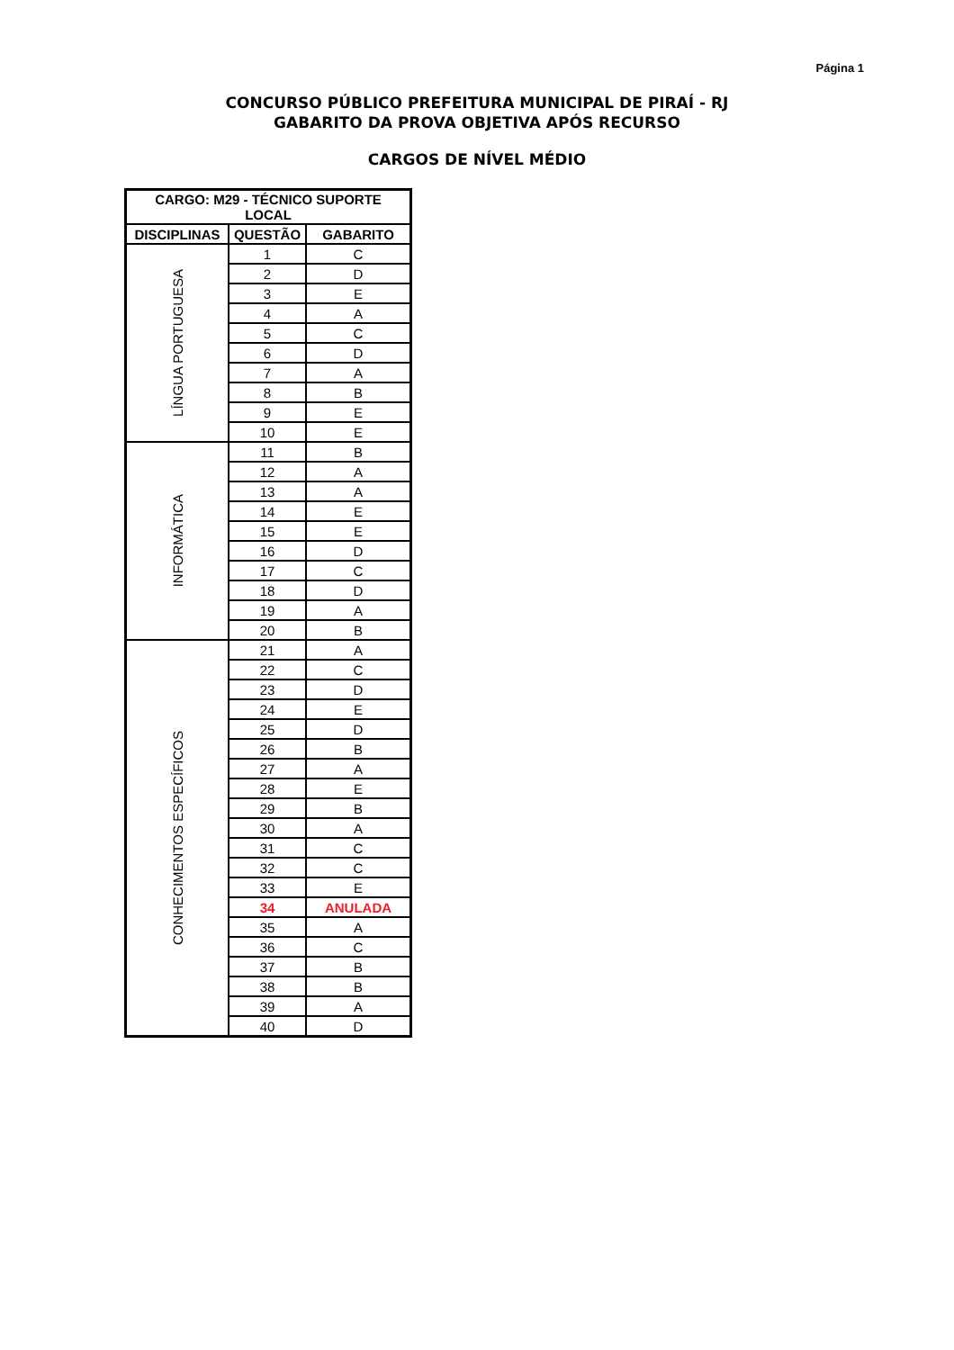Página 1
CONCURSO PÚBLICO PREFEITURA MUNICIPAL DE PIRAÍ - RJ
GABARITO DA PROVA OBJETIVA APÓS RECURSO
CARGOS DE NÍVEL MÉDIO
| CARGO: M29 - TÉCNICO SUPORTE LOCAL | | |
| --- | --- | --- |
| DISCIPLINAS | QUESTÃO | GABARITO |
| LÍNGUA PORTUGUESA | 1 | C |
| | 2 | D |
| | 3 | E |
| | 4 | A |
| | 5 | C |
| | 6 | D |
| | 7 | A |
| | 8 | B |
| | 9 | E |
| | 10 | E |
| INFORMÁTICA | 11 | B |
| | 12 | A |
| | 13 | A |
| | 14 | E |
| | 15 | E |
| | 16 | D |
| | 17 | C |
| | 18 | D |
| | 19 | A |
| | 20 | B |
| CONHECIMENTOS ESPECÍFICOS | 21 | A |
| | 22 | C |
| | 23 | D |
| | 24 | E |
| | 25 | D |
| | 26 | B |
| | 27 | A |
| | 28 | E |
| | 29 | B |
| | 30 | A |
| | 31 | C |
| | 32 | C |
| | 33 | E |
| | 34 | ANULADA |
| | 35 | A |
| | 36 | C |
| | 37 | B |
| | 38 | B |
| | 39 | A |
| | 40 | D |